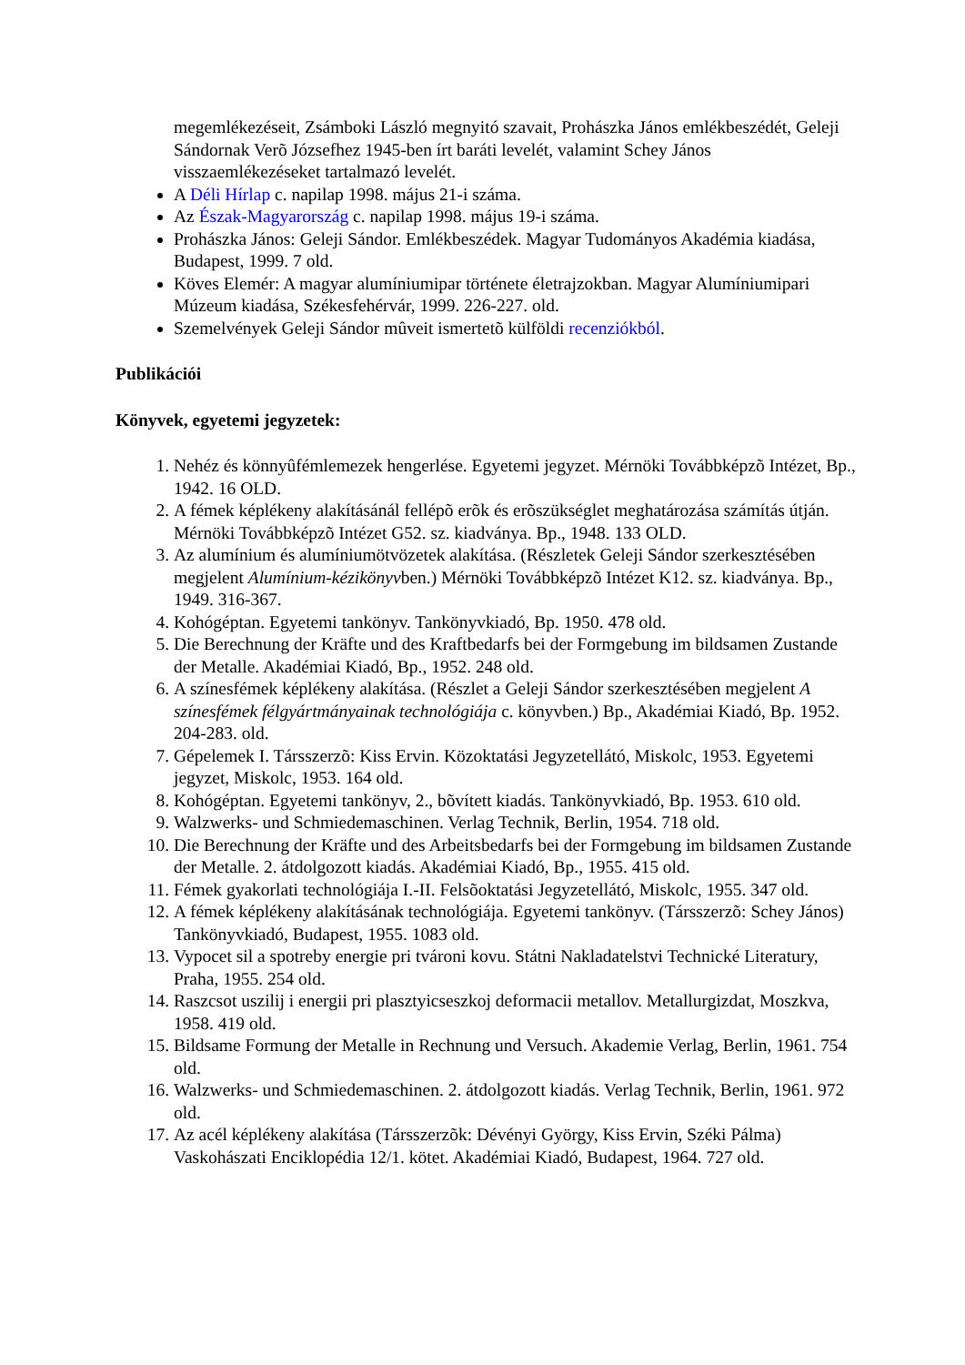megemlékezéseit, Zsámboki László megnyitó szavait, Prohászka János emlékbeszédét, Geleji Sándornak Verõ Józsefhez 1945-ben írt baráti levelét, valamint Schey János visszaemlékezéseket tartalmazó levelét.
A Déli Hírlap c. napilap 1998. május 21-i száma.
Az Észak-Magyarország c. napilap 1998. május 19-i száma.
Prohászka János: Geleji Sándor. Emlékbeszédek. Magyar Tudományos Akadémia kiadása, Budapest, 1999. 7 old.
Köves Elemér: A magyar alumíniumipar története életrajzokban. Magyar Alumíniumipari Múzeum kiadása, Székesfehérvár, 1999. 226-227. old.
Szemelvények Geleji Sándor mûveit ismertetõ külföldi recenziókból.
Publikációi
Könyvek, egyetemi jegyzetek:
1. Nehéz és könnyûfémlemezek hengerlése. Egyetemi jegyzet. Mérnöki Továbbképzõ Intézet, Bp., 1942. 16 OLD.
2. A fémek képlékeny alakításánál fellépõ erõk és erõszükséglet meghatározása számítás útján. Mérnöki Továbbképzõ Intézet G52. sz. kiadványa. Bp., 1948. 133 OLD.
3. Az alumínium és alumíniumötvözetek alakítása. (Részletek Geleji Sándor szerkesztésében megjelent Alumínium-kézikönyvben.) Mérnöki Továbbképzõ Intézet K12. sz. kiadványa. Bp., 1949. 316-367.
4. Kohógéptan. Egyetemi tankönyv. Tankönyvkiadó, Bp. 1950. 478 old.
5. Die Berechnung der Kräfte und des Kraftbedarfs bei der Formgebung im bildsamen Zustande der Metalle. Akadémiai Kiadó, Bp., 1952. 248 old.
6. A színesfémek képlékeny alakítása. (Részlet a Geleji Sándor szerkesztésében megjelent A színesfémek félgyártmányainak technológiája c. könyvben.) Bp., Akadémiai Kiadó, Bp. 1952. 204-283. old.
7. Gépelemek I. Társszerzõ: Kiss Ervin. Közoktatási Jegyzetellátó, Miskolc, 1953. Egyetemi jegyzet, Miskolc, 1953. 164 old.
8. Kohógéptan. Egyetemi tankönyv, 2., bõvített kiadás. Tankönyvkiadó, Bp. 1953. 610 old.
9. Walzwerks- und Schmiedemaschinen. Verlag Technik, Berlin, 1954. 718 old.
10. Die Berechnung der Kräfte und des Arbeitsbedarfs bei der Formgebung im bildsamen Zustande der Metalle. 2. átdolgozott kiadás. Akadémiai Kiadó, Bp., 1955. 415 old.
11. Fémek gyakorlati technológiája I.-II. Felsõoktatási Jegyzetellátó, Miskolc, 1955. 347 old.
12. A fémek képlékeny alakításának technológiája. Egyetemi tankönyv. (Társszerzõ: Schey János) Tankönyvkiadó, Budapest, 1955. 1083 old.
13. Vypocet sil a spotreby energie pri tvároni kovu. Státni Nakladatelstvi Technické Literatury, Praha, 1955. 254 old.
14. Raszcsot uszilij i energii pri plasztyicseszkoj deformacii metallov. Metallurgizdat, Moszkva, 1958. 419 old.
15. Bildsame Formung der Metalle in Rechnung und Versuch. Akademie Verlag, Berlin, 1961. 754 old.
16. Walzwerks- und Schmiedemaschinen. 2. átdolgozott kiadás. Verlag Technik, Berlin, 1961. 972 old.
17. Az acél képlékeny alakítása (Társszerzõk: Dévényi György, Kiss Ervin, Széki Pálma) Vaskohászati Enciklopédia 12/1. kötet. Akadémiai Kiadó, Budapest, 1964. 727 old.